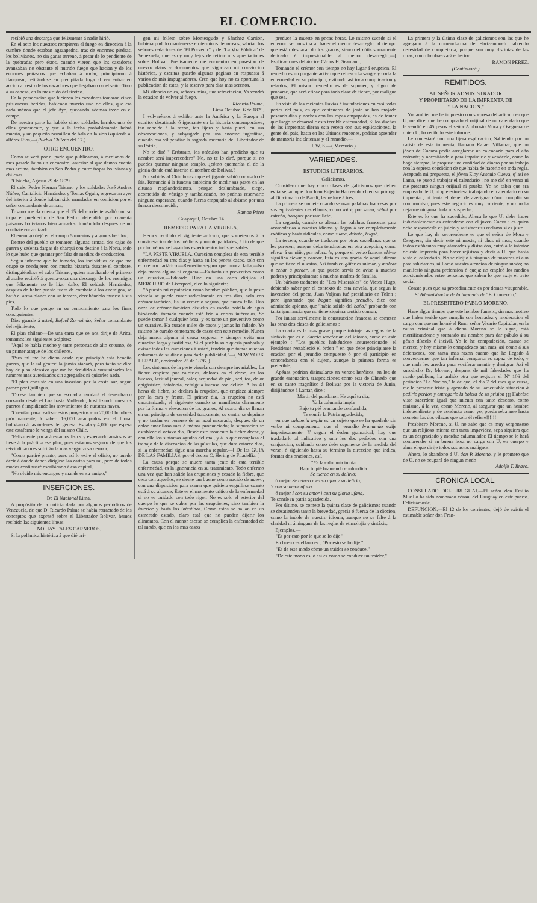EL COMERCIO.
recibió una descarga que felizmente á nadie hirió.
En el acto los nuestros rompieron el fuego en direccion á la cumbre donde estaban agazapados, tras de enormes piedras, los bolivianos, no sin ganar terreno, á pesar de lo pendiente de la quebrada; pero éstos, cuando vieron que los cazadores avanzaban no obstante el nutrido fuego que hacian y de los enormes peñascos que echaban á rodar, principiaron á flanquear, retirándose en precipitada fuga al ver entrar en accion al resto de los cazadores que llegaban con el señor Toro á su cabeza, en lo mas rudo del tiroteo.
En la persecucion que hicieron los cazadores tomaron cinco prisioneros heridos, habiendo muerto uno de ellos, que era nada ménos que el jefe Ayo, quedando ademas trece en el campo.
De nuestra parte ha habido cinco soldados heridos uno de ellos gravemente, y que á la fecha probablemente habrá muerto, y un pequeño rasmillon de bala en la sion izquierda al alférez Rios.—(Pueblo Chileno del 17.)
OTRO ENCUENTRO.
Como se verá por el parte que publicamos, á mediados del mes pasado hubo un encuentro, anterior al que damos cuenta mas arrima, tambien en San Pedro y entre tropas bolivianas y chilenas.
"Chiucha, Agosto 29 de 1879.
El cabo Pedro Hernan Trisano y los soldados José Andres Núñez, Cantalicio Hernández y Tomas Oguin, regresaron ayer del interior á donde habian sido mandados en comision por el señor comandante de armas.
Trisano me da cuenta que el 15 del corriente asaltó con su tropa el pueblecito de San Pedro, defendido por cuarenta paisanos bolivianos bien armados, tomándolo despues de un combate encarnizado.
El enemigo dejó en el campo 5 muertos y algunos heridos.
Dentro del pueblo se tomaron algunas armas, dos cajas de guerra y seśenta dargas de charqui con destino á la Noria, todo lo que hubo que quemar por falta de medios de conduccion.
Segun informe que he tomado, los individuos de que me ocupo se condujeron con mucha bizarria durante el combate, distinguiéndose el cabo Trisano, quien marchando el primero al asalto recibió á quema-ropa una descarga de los enemigos que felizmente no le hizo daño. El soldado Hernández, despues de haber puesto fuera de combate á los enemigos, se batió el arma blanca con un tercero, derribándolo muerto á sus piés.
Todo lo que pongo en su conocimiento para los fines consiguientes.
Dios guarde á usted, Rafael Zorraindo. Señor comandante del rejimiento.
El plan chileno—De una carta que se nos dirije de Arica, tomamos los siguientes acápites:
"Aquí se habla mucho y entre personas de alto coturno, de un primer ataque de los chilenos.
"Para mí me he dicho desde que principió esta bendita guerra, que la tal gentecilla jamás atacará, pero tanto se dice hoy de plan ofensivo que me he decidido á comunicarles los rumores mas autorizados sin agregarles ni quitarles nada.
"El plan consiste en una invasion por la costa sur, segun parece por Quillagua.
"Dicese tambien que su escuadra ayudará el desembarco cruzando desde el Loa hasta Mollendo, hostilizando nuestros puertos é impidiendo los movimientos de nuestras naves.
"Cuentán para realizar estos proyectos con 20,000 hombres próximamente, á saber: 16,000 acampados en el litoral boliviano á las órdenes del general Escala y 4,000 que espera este estafermo le venga del mismo Chile.
"Felizmente por acá estamos listos y esperando ansiosos se lleve á la práctica ese plan, pues estamos seguros de que los reivindicadores sufrirán la mas vergonzosa derrota.
"Como partiré pronto, pues así lo exije el oficio, no puedo decir á donde deben dirigirse las cartas para mí, pero de todos modos continuaré escribiendo á esa capital.
"No olvide mis encargos y mande en su amigo."
INSERCIONES.
De El Nacional Lima.
A propósito de la noticia dada por algunos periódicos de Venezuela, de que D. Ricardo Palma se habia retractado de los conceptos que expresó sobre el Libertador Bolivar, hemos recibido las siguientes líneas:
NO HAY TALES CARNEROS.
Si la polémica histórica á que dió ori-
gen mi folleto sobre Monteagudo y Sánchez Carrion, hubiera podido mantenerse en términos decorosos, sabrian los señores redactores de "El Porvenir" y de "La Voz Pública" de Venezuela, que estoy muy lejos de retirar mis apreciaciones sobre Bolivar. Precisamente me encuentro en posesion de nuevos datos y documentos que vigorizan mi conviccion histórica, y escritas guardo algunas paginas en respuesta á varios de mis impugnadores. Creo que hoy no es oportuna la publicacion de estas, y la reservo para dias mas serenos.
Mi silencio no es, señores mios, una retractacion. Ya vendrá la ocasion de volver al fuego.
Ricardo Palma.
Lima Octubre, 6 de 1879.
I volverémos á exhibir ante la América y la Europa al escritor desatinado ó ignorante en la historia contemporánea, tan rebelde á la razon, tan lijero y hasta pueril en sus observaciones, y subyugado por una enorme ingratitud, cuando osa vilipendiar la sagrada memoria del Libertador de su Patria.
No te diré " Eróstrato, los oráculos han predicho que tu nombre será imperecedero" No, no te lo diré, porque si no puedes quemar ninguno templo, ¿cómo quemarías el de la gloria donde está inscrito el nombre de Bolivar.?
No subirás al Chimborazo que el jigante subió coronado de íris. Renuncia á la funesta ambicion de medir sus pasos en las alturas resplandecientes, porque deslumbrado, ciego, acometido de vértigo y tambaleando, no podrias reservarte ninguna esperanza, cuando fueras empujado al abismo por una fuerza desconocida.
Ramon Pérez
Guayaquil, Octubre 14
REMEDIO PARA LA VIRUELA.
Hemos recibido el siguiente artículo, que sometemos á la consideracion de los médicos y municipalidades, á fin de que por lo ménos se hagan los esperimentos indispensables:
"LA PESTE VIRUELA. Curacion completa de esta terrible enfermedad en tres dias y hasta en los peores casos, solo con el crémor tartárico.—Remedio seguro que nunca falla.—No deja marca alguna ni ceguera.—Es tanto un preventivo como un curativo.—Eduardo Hine en una carta dirijida al MERCURIO de Liverpool, dice lo siguiente:
"Apuesto mi reputacion como hombre público, que la peste viruela se puede curar radicalmente en tres dias, solo con crémor tartárico. Es un remedio seguro, que nunca falla. Una onza de crémor tartárico disuelta en media botella de agua hirviendo, tomado cuando esté frio á cortos intérvalos. Se puede tomar á cualquier hora, y es tanto un preventivo como un curativo. Ha curado miles de casos y jamas ha fallado. Yo mismo he curado centenares de casos con este remedio. Nunca deja marca alguna ni causa ceguera, y siempre evita una curacion larga y fastidiosa. Si el pueblo solo queria probarla y avisar todas las curaciones á usted, tendria que tomar muchas columnas de su diario para darle publicidad."—( NEW YORK HERALD, noviembre 25 de 1876. )
Los síntomas de la peste viruela son siempre invariables. La fiebre empieza por calofrios, dolores en el dorso, en los huesos, laxitud jeneral, calor, sequedad de piel, sed, tos, dolor epigástrico, fotofobia, cefalguia intensa con delirio. A las 48 horas de fiebre, se declara la erupcion, que empieza siempre por la cara y frente. El primer dia, la erupcion no está caracterizada; el siguiente cuando se manifiesta claramente por la forma y elevacion de los granos. Al cuarto dia se llenan en un principio de cerosidad trasparente, su centro se deprime y no tardan en ponerse de un azul nacarado, despues de un color amarilloso mas ó ménos pronunciado; la supuracion se establece al octavo dia. Desde este momento la fiebre decae, y con ella los síntomas agudos del mal, y á la que reemplaza el trabajo de la disecacion de las pústulas, que dura catorce dias, si la enfermedad sigue una marcha regular.—[ De las GUIA DE LAS FAMILIAS, por el doctor C. Hering de Filadelfia. ]
La causa porque se muere tanta jente de esta terrible enfermedad, es la ignorancia en su tratamiento. Todo enfermo una vez que han salido las erupciones y cesado la fiebre, que cesa con aquellos, se siente tan bueno como nacido de nuevo, con una disposicion para comer que quisiera engullirse cuanto está á su alcance. Este es el momento crítico de la enfermedad si no es cuidado con todo rigor. No es solo el esterior del cuerpo lo que se cubre por las erupciones, sino tambien la interior y hasta los intestinos. Como estos se hallan en un esmerado estado, claro está que no pueden dijerir los alimentos. Con el menor esceso se complica la enfermedad de tal modo, que en los mas casos
produce la muerte en pocas horas. Lo mismo sucede si el enfermo se constipa al hacer el menor desarreglo, al tiempo que están descacar do los granos, siendo el cútis sumamente delicado é impresionable al menor desarreglo.—[ Esplicaciones del doctor Cárlos H. Seaman. ]
Tomando el crémor con tiempo no hay lugar á erupcion. El remedio es un purgante activo que refresca la sangre y corta la enfermedad en su principio, evitando así toda complicacion y retardos. El mismo remedio es de suponer, y digno de probarse, que será eficaz para toda clase de fiebre, por maligna que sea.
En vista de las recientes lluvias é inundaciones en casi todas partes del pais, en que centenares de jente se han mojado pasando dias y noches con las ropas empapadas, es de temer que luego se desarrolle esta terrible enfermedad. Si los dueños de las imprentas dieran esta receta con sus esplicaciones, la gente del pais, hasta en los últimos rencones, podrian aprender de memoria los síntomas y el remedio.—
J. W. S.—( Mercurio )
VARIEDADES.
ESTUDIOS LITERARIOS.
Galicismos.
Considero que hay cinco clases de galicismos que deben evitarse, aunque don Juan Eujenio Hartzembuch en su prólogo al Diccionario de Baralt, las reduce á tres.
La primera se comete cuando se usan palabras francesas por sus equivalentes castellanas, como soiré, por sarao, début por estreño, bouquet por ramillete.
La segunda, cuando se alteran las palabras francesas para acomodarlas á nuestro idioma y llegan á ser completamente exóticas y hasta ridiculas, como suaré, debuto, buqué.
La tercera, cuando se traducen por otras castellanas que se les parecen, aunque deba tomárselas en otra acepcion, como elevar á un niño, por educarle, porque el verbo frances eléver significa elevar y educar. Esta es una gracia de aquel idioma que no tiene el nuestro. Así tambien gâter es mimar, y malear ó echar á perder, lo que puede servir de aviso á muchos padres y principalmente á muchas madres de familia.
Un bárbaro traductor de "Los Miserables" de Victor Hugo, debiendo saber por el contexto de esta novela, que segun la invencion del poeta, Juan Valjean fué presidiario en Tolon ; pero ignorando que bagne significa presidio, dice con admirable aplomo, que "habia salido del baño," probando con tanta ignorancia que no tiene siquiera sentido comun.
Por imitar servilmente la construccion francesa se cometen las otras dos clases de galicismos :
La cuarta es la mas grave porque infrinje las reglas de la sintáxis que es el Sancta sanctorum del idioma, como en este ejemplo : "Los pueblos habiéndose insurreccionado, el Presidente restableció el órden " en que debe principiarse la oracion por el jerundio compuesto ó por el participio en concordancia con el sujeto, aunque la primera forma es preferible.
Apénas podrian disimularse en versos heróicos, en los de grande entonacion, trasposiciones como esta de Olmedo que en su canto magnífico á Bolivar por la victoria de Junin, dirijiéndose á Lamar, dice :
Mártir del pundonor. He aquí tu dia.
Ya la calumnia impía
Bajo tu pié bramando confundida,
Te sonríe la Patria agradecida,
en que calumnia impía es un sujeto que se ha quedado sin verbo ni complemento que el jerundio bramando exije imperiosamente. Y segun el órden gramatical, hay que trasladarlo al indicativo y unir los dos períodos con una conjuncion, cuidando como debe suponerse de la medida del verso; ó siguiendo hasta su término la direccion que indica, formar dos oraciones, así.
"Ya la calumnia impía
Bajo tu pié bramando confundida
Se tuerce en su delirio;
ó mejor Se retuerce en su afan y su delirio;
Y con su amor ufana
ó mejor I con su amor i con su gloria ufana,
Te sonríe tu patria agradecida.
Por último, se comete la quinta clase de galicismos cuando se desatienden tanto la brevedad, gracia ó fuerza de la diccion, como la índole de nuestro idioma, aunque no se falte á la claridad ni á ninguna de las reglas de etimolojia y sintáxis.
Ejemplos.—
"Es por esto por lo que se lo dije"
En buen castellano es : "Por esto se lo dije."
"Es de este modo cómo un traidor se conduce."
"De este modo es, ó así es cómo se conduce un traidor."
La primera y la última clase de galicismos son las que he agregado á la nomenclatura de Hartzembuch habiendo necesidad de completarla, porque son muy distintas de las otras, como lo observará el lector.
RAMON PÉREZ.
(Continuará.)
REMITIDOS.
AL SEÑOR ADMINISTRADOR
Y PROPIETARIO DE LA IMPRENTA DE
" LA NACION."
Yo tambien me he impuesto con sorpresa del artículo en que U. me dice, que he comprado el orijinal de un calendario que le vendió en 45 pesos el señor Ambrosio Mora y Oseguera de quien U. ha recibido este informe.
Le contestaré con una lijera esplicacion. Sabiendo por un cajista de esta imprenta, llamado Rafael Villamar, que un jóven de Cuenca podia arreglarme un calendario para el año entrante; y necesitándolo para imprimirlo y venderlo, como lo hago siempre, le propuse una cantidad de dinero por su trabajo con la espresa condicion de que habia de hacerlo en toda regla. Aceptada mi propuesta, el jóven Eloy Antonio Cueva, q' así se llama, se puso á trabajar el calendario : no me dió en venta ni me presentó ningun orijinal ni prueba. Yo no sabia que era empleado de U. ni que estuviera trabajando el calendario en su imprenta ; ni tenia el deber de averiguar cómo cumplia su compromiso, pues este negocio es muy corriente, y no podia dejarme ninguna duda ni sospecha.
Este es lo que ha sucedido. Ahora lo que U. debe hacer indudablemente es entenderse con el jóven Cueva : es quien debe responderle en juicio y satisfacer su reclamo si es justo.
Lo que hay de sorprendente es que el señor de Mora y Oseguera, sin decir oste ni moste, ni chus ni mus, cuando todos estábamos muy atareados y distraidos, entró á lo interior de esta imprenta para hacer rejistros y decir a U. que habia visto el calendario. No se dirijió á ninguno de nosotros ni aun para saludarnos, ni llamó nuestra atencion de ningun modo; no manifestó ninguna pretension ó queja: no empleó los medios acostumbrados entre personas que saben lo que exije el trato social.
Conste pues que su procedimiento es por demas vituperable.
El Administrador de la imprenta de "El Comercio."
EL PRESBITERO PABLO MORENO.
Hace algun tiempo que este hombre funesto, sin mas motivo que haber tenido que cumplir con honradez y moderacion el cargo con que me honró el Rmo. señor Vicario Capitular, en la causa criminal que á dicho Moreno se le sigue, está mortificandome y tomando mi nombre para dar pábulo á su génio díscolo é incivil. Yo le he compadecido, cuanto se merece, y hoy mismo lo compadezco aun mas, así como á sus defensores, con tanta mas razon cuanto que he llegado á convencerme que tan infernal comparsa es capaz de todo, y que nada les arredra para vociferar mentir y denigrar. Así el susodicho Dr. Moreno, despues de mil falsedades que ha osado publicar, ha urdido otra que registra el Nº 106 del periódico "La Nacion," la de que, el dia 7 del mes que cursa, me le presenté triste y apenado de su lamentable situacion á pedirle perdon y entregarle la boleta de su prision ¡¡¡ Habráse visto sacerdote igual que mienta con tanto descaro, como cinismo, á la vez, como Moreno, al asegurar que un hombre independiente y de conducta como yo, pueda rebajarse hasta cometer las dos vilezas que solo él refiere!!!!!!
Presbitero Moreno, si U. no sabe que es muy vergonzoso que un relijioso mienta con tanta impavidez, sepa siquiera que es un desgraciado y mordaz calumniador. El tiempo se lo hará comprender si en buena hora no carga con U. en cuerpo y alma el que dirije todos sus actos malignos.
Ahora, lo abandono á U. don P. Moreno, y le prometo que de U. no se ocupará de ningun modo
Adolfo T. Bravo.
CRONICA LOCAL.
CONSULADO DEL URUGUAI.—El señor don Emilio Murillo ha sido nombrado cónsul del Uruguay en este puerto. Felicitámosle.
DEFUNCION.—El 12 de los corrientes, dejó de existir el estimable señor don Fran-